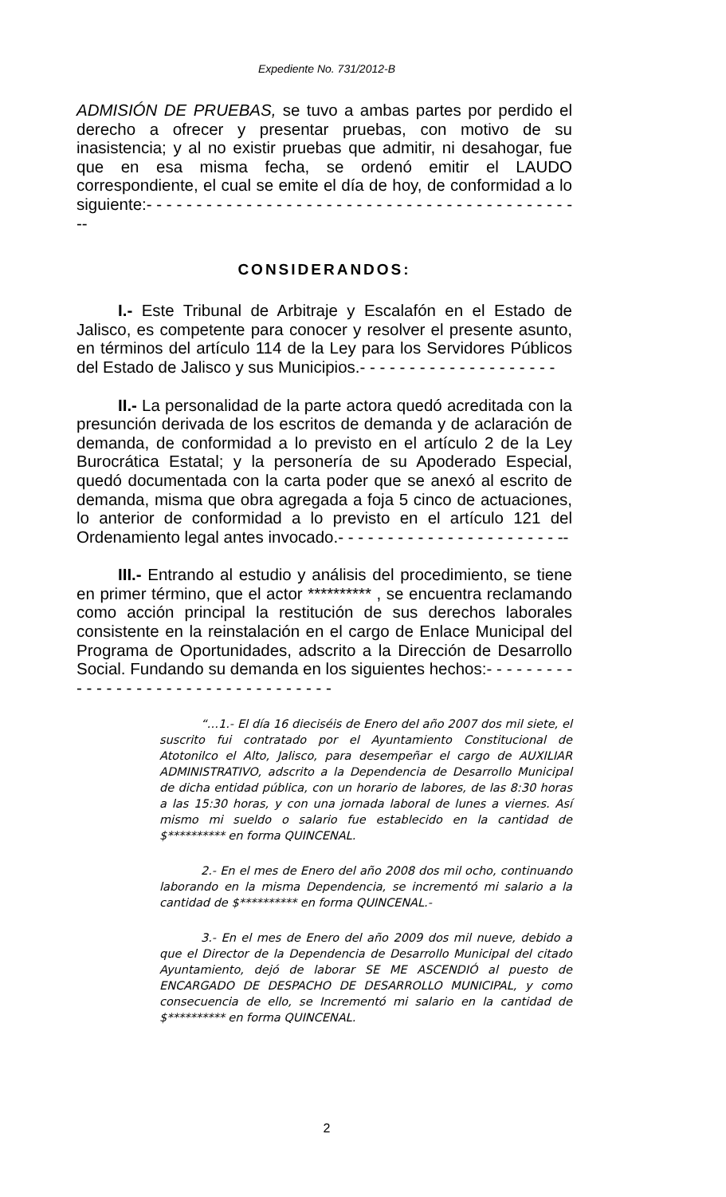Expediente No. 731/2012-B
ADMISIÓN DE PRUEBAS, se tuvo a ambas partes por perdido el derecho a ofrecer y presentar pruebas, con motivo de su inasistencia; y al no existir pruebas que admitir, ni desahogar, fue que en esa misma fecha, se ordenó emitir el LAUDO correspondiente, el cual se emite el día de hoy, de conformidad a lo siguiente:- - - - - - - - - - - - - - - - - - - - - - - - - - - - - - - - - - - - - - - - - - - --
CONSIDERANDOS:
I.- Este Tribunal de Arbitraje y Escalafón en el Estado de Jalisco, es competente para conocer y resolver el presente asunto, en términos del artículo 114 de la Ley para los Servidores Públicos del Estado de Jalisco y sus Municipios.- - - - - - - - - - - - - - - - - - - -
II.- La personalidad de la parte actora quedó acreditada con la presunción derivada de los escritos de demanda y de aclaración de demanda, de conformidad a lo previsto en el artículo 2 de la Ley Burocrática Estatal; y la personería de su Apoderado Especial, quedó documentada con la carta poder que se anexó al escrito de demanda, misma que obra agregada a foja 5 cinco de actuaciones, lo anterior de conformidad a lo previsto en el artículo 121 del Ordenamiento legal antes invocado.- - - - - - - - - - - - - - - - - - - - - - --
III.- Entrando al estudio y análisis del procedimiento, se tiene en primer término, que el actor ********** , se encuentra reclamando como acción principal la restitución de sus derechos laborales consistente en la reinstalación en el cargo de Enlace Municipal del Programa de Oportunidades, adscrito a la Dirección de Desarrollo Social. Fundando su demanda en los siguientes hechos:- - - - - - - - - - - - - - - - - - - - - - - - - - - - - - - - - - -
“…1.- El día 16 dieciséis de Enero del año 2007 dos mil siete, el suscrito fui contratado por el Ayuntamiento Constitucional de Atotonilco el Alto, Jalisco, para desempeñar el cargo de AUXILIAR ADMINISTRATIVO, adscrito a la Dependencia de Desarrollo Municipal de dicha entidad pública, con un horario de labores, de las 8:30 horas a las 15:30 horas, y con una jornada laboral de lunes a viernes. Así mismo mi sueldo o salario fue establecido en la cantidad de $********** en forma QUINCENAL.
2.- En el mes de Enero del año 2008 dos mil ocho, continuando laborando en la misma Dependencia, se incrementó mi salario a la cantidad de $********** en forma QUINCENAL.-
3.- En el mes de Enero del año 2009 dos mil nueve, debido a que el Director de la Dependencia de Desarrollo Municipal del citado Ayuntamiento, dejó de laborar SE ME ASCENDIÓ al puesto de ENCARGADO DE DESPACHO DE DESARROLLO MUNICIPAL, y como consecuencia de ello, se Incrementó mi salario en la cantidad de $********** en forma QUINCENAL.
2